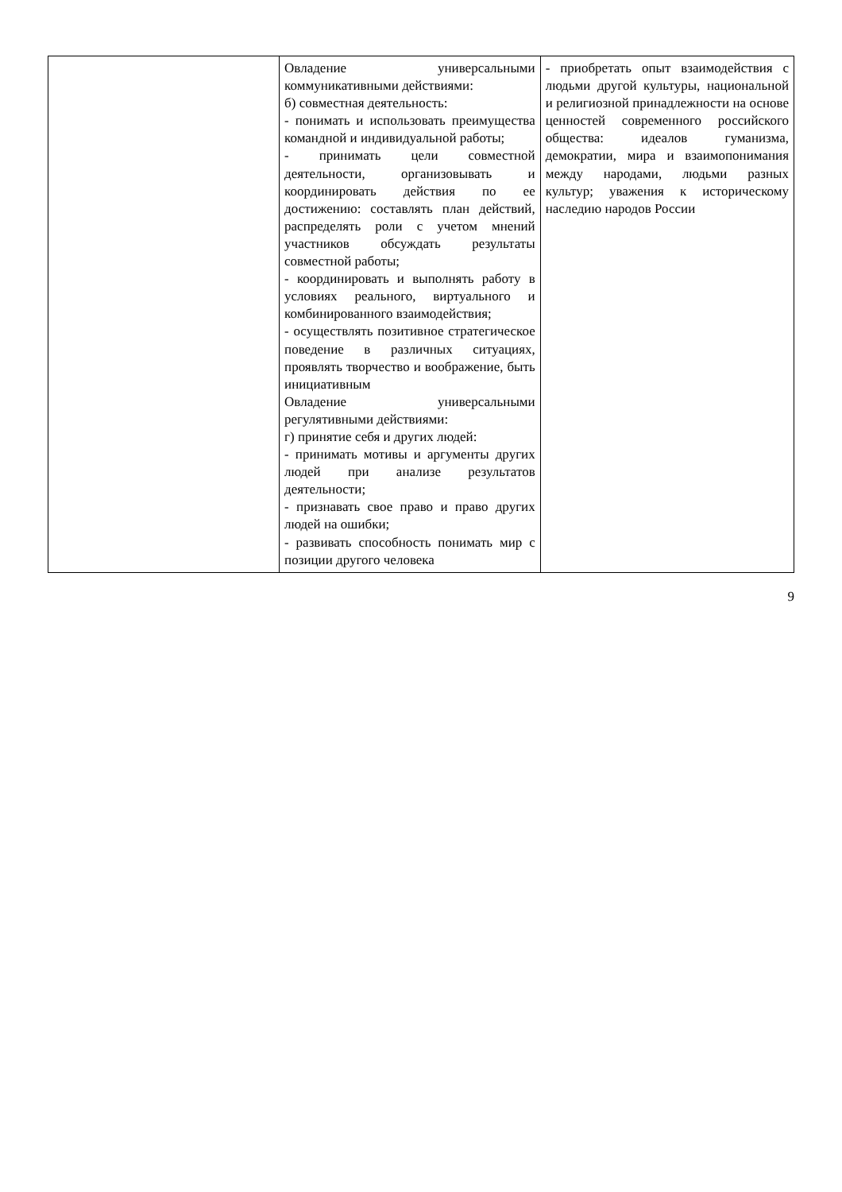| | Овладение универсальными коммуникативными действиями: б) совместная деятельность: - понимать и использовать преимущества командной и индивидуальной работы; - принимать цели совместной деятельности, организовывать и координировать действия по ее достижению: составлять план действий, распределять роли с учетом мнений участников обсуждать результаты совместной работы; - координировать и выполнять работу в условиях реального, виртуального и комбинированного взаимодействия; - осуществлять позитивное стратегическое поведение в различных ситуациях, проявлять творчество и воображение, быть инициативным Овладение универсальными регулятивными действиями: г) принятие себя и других людей: - принимать мотивы и аргументы других людей при анализе результатов деятельности; - признавать свое право и право других людей на ошибки; - развивать способность понимать мир с позиции другого человека | - приобретать опыт взаимодействия с людьми другой культуры, национальной и религиозной принадлежности на основе ценностей современного российского общества: идеалов гуманизма, демократии, мира и взаимопонимания между народами, людьми разных культур; уважения к историческому наследию народов России |
9